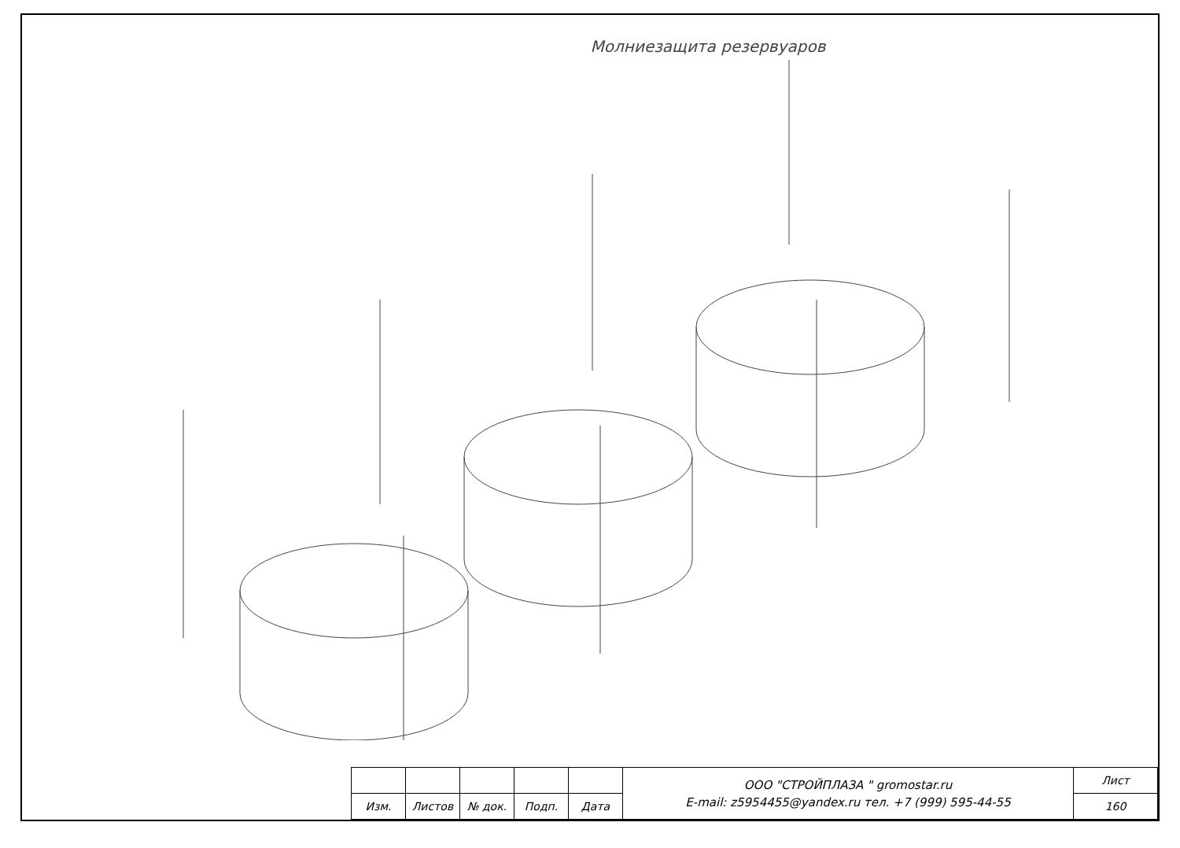Молниезащита резервуаров
| | | | | | ООО "СТРОЙПЛАЗА " gromostar.ru E-mail: z5954455@yandex.ru тел. +7 (999) 595-44-55 | Лист |
| Изм. | Листов | № док. | Подп. | Дата | | 160 |